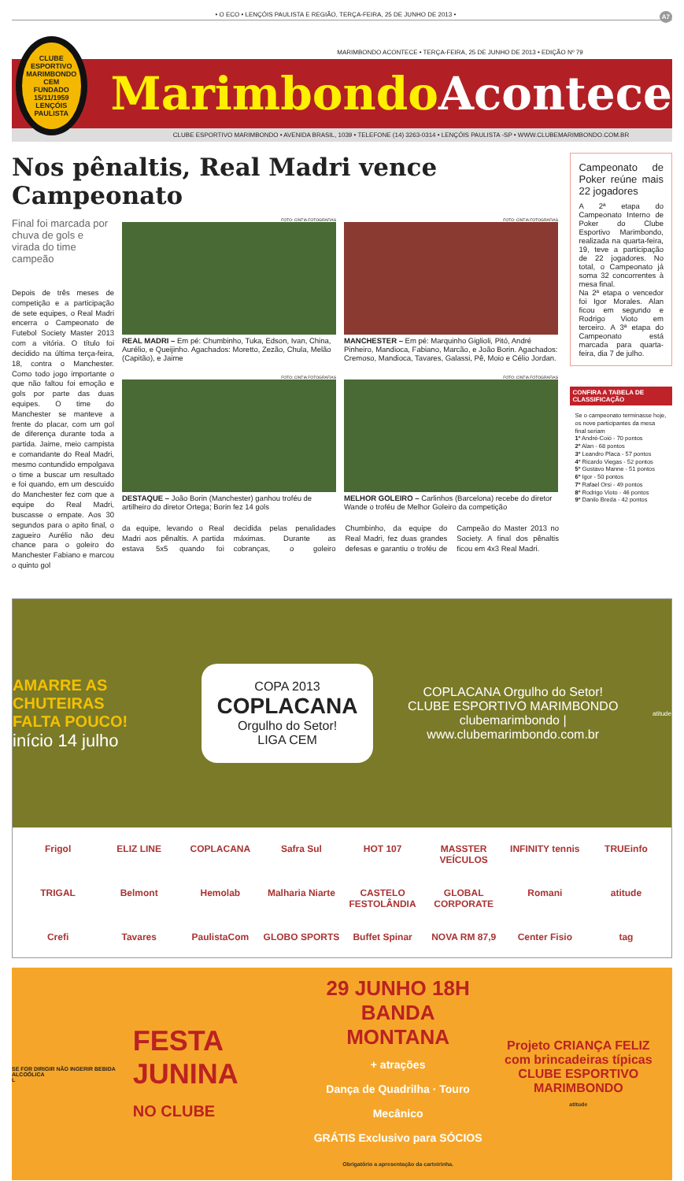• O ECO • LENÇÓIS PAULISTA E REGIÃO, TERÇA-FEIRA, 25 DE JUNHO DE 2013 • A7
MARIMBONDO ACONTECE • TERÇA-FEIRA, 25 DE JUNHO DE 2013 • EDIÇÃO Nº 79
CLUBE ESPORTIVO MARIMBONDO
CEM
FUNDADO 15/11/1959
LENÇÓIS PAULISTA
MarimbondoAcontece
CLUBE ESPORTIVO MARIMBONDO • AVENIDA BRASIL, 1039 • TELEFONE (14) 3263-0314 • LENÇÓIS PAULISTA -SP • WWW.CLUBEMARIMBONDO.COM.BR
Nos pênaltis, Real Madri vence Campeonato
Final foi marcada por chuva de gols e virada do time campeão
Depois de três meses de competição e a participação de sete equipes, o Real Madri encerra o Campeonato de Futebol Society Master 2013 com a vitória. O título foi decidido na última terça-feira, 18, contra o Manchester. Como todo jogo importante o que não faltou foi emoção e gols por parte das duas equipes. O time do Manchester se manteve a frente do placar, com um gol de diferença durante toda a partida. Jaime, meio campista e comandante do Real Madri, mesmo contundido empolgava o time a buscar um resultado e foi quando, em um descuido do Manchester fez com que a equipe do Real Madri, buscasse o empate. Aos 30 segundos para o apito final, o zagueiro Aurélio não deu chance para o goleiro do Manchester Fabiano e marcou o quinto gol
FOTO: CÍNTIA FOTOGRAFIAS
REAL MADRI – Em pé: Chumbinho, Tuka, Edson, Ivan, China, Aurélio, e Queijinho. Agachados: Moretto, Zezão, Chula, Melão (Capitão), e Jaime
FOTO: CÍNTIA FOTOGRAFIAS
MANCHESTER – Em pé: Marquinho Giglioli, Pitó, André Pinheiro, Mandioca, Fabiano, Marcão, e João Borin. Agachados: Cremoso, Mandioca, Tavares, Galassi, Pê, Moio e Célio Jordan.
FOTO: CÍNTIA FOTOGRAFIAS
DESTAQUE – João Borin (Manchester) ganhou troféu de artilheiro do diretor Ortega; Borin fez 14 gols
FOTO: CÍNTIA FOTOGRAFIAS
MELHOR GOLEIRO – Carlinhos (Barcelona) recebe do diretor Wande o troféu de Melhor Goleiro da competição
da equipe, levando o Real Madri aos pênaltis. A partida estava 5x5 quando foi decidida pelas penalidades máximas. Durante as cobranças, o goleiro Chumbinho, da equipe do Real Madri, fez duas grandes defesas e garantiu o troféu de Campeão do Master 2013 no Society. A final dos pênaltis ficou em 4x3 Real Madri.
Campeonato de Poker reúne mais 22 jogadores
A 2ª etapa do Campeonato Interno de Poker do Clube Esportivo Marimbondo, realizada na quarta-feira, 19, teve a participação de 22 jogadores. No total, o Campeonato já soma 32 concorrentes à mesa final.
Na 2ª etapa o vencedor foi Igor Morales. Alan ficou em segundo e Rodrigo Vioto em terceiro. A 3ª etapa do Campeonato está marcada para quarta-feira, dia 7 de julho.
CONFIRA A TABELA DE CLASSIFICAÇÃO
Se o campeonato terminasse hoje, os nove participantes da mesa final seriam
1º André-Coió - 70 pontos
2º Alan - 68 pontos
3º Leandro Placa - 57 pontos
4º Ricardo Viegas - 52 pontos
5º Gustavo Manne - 51 pontos
6º Igor - 50 pontos
7º Rafael Orsi - 49 pontos
8º Rodrigo Vioto - 46 pontos
9º Danilo Breda - 42 pontos
AMARRE AS CHUTEIRAS
FALTA POUCO!
início 14 julho
COPA 2013
COPLACANA
Orgulho do Setor!
LIGA CEM
COPLACANA Orgulho do Setor!
CLUBE ESPORTIVO MARIMBONDO
clubemarimbondo | www.clubemarimbondo.com.br
atitude
Frigol ELIZ LINE COPLACANA Safra Sul HOT 107 MASSTER VEÍCULOS INFINITY tennis TRUEinfo TRIGAL Belmont Hemolab Malharia Niarte CASTELO FESTOLÂNDIA GLOBAL CORPORATE Romani atitude Crefi Tavares PaulistaCom GLOBO SPORTS Buffet Spinar NOVA RM 87,9 Center Fisio tag
SE FOR DIRIGIR NÃO INGERIR BEBIDA ALCOÓLICA
L
FESTA JUNINA
NO CLUBE
29 JUNHO 18H
BANDA MONTANA
+ atrações
Dança de Quadrilha · Touro Mecânico
GRÁTIS Exclusivo para SÓCIOS
Obrigatório a apresentação da carteirinha.
Projeto CRIANÇA FELIZ
com brincadeiras típicas
CLUBE ESPORTIVO MARIMBONDO
atitude